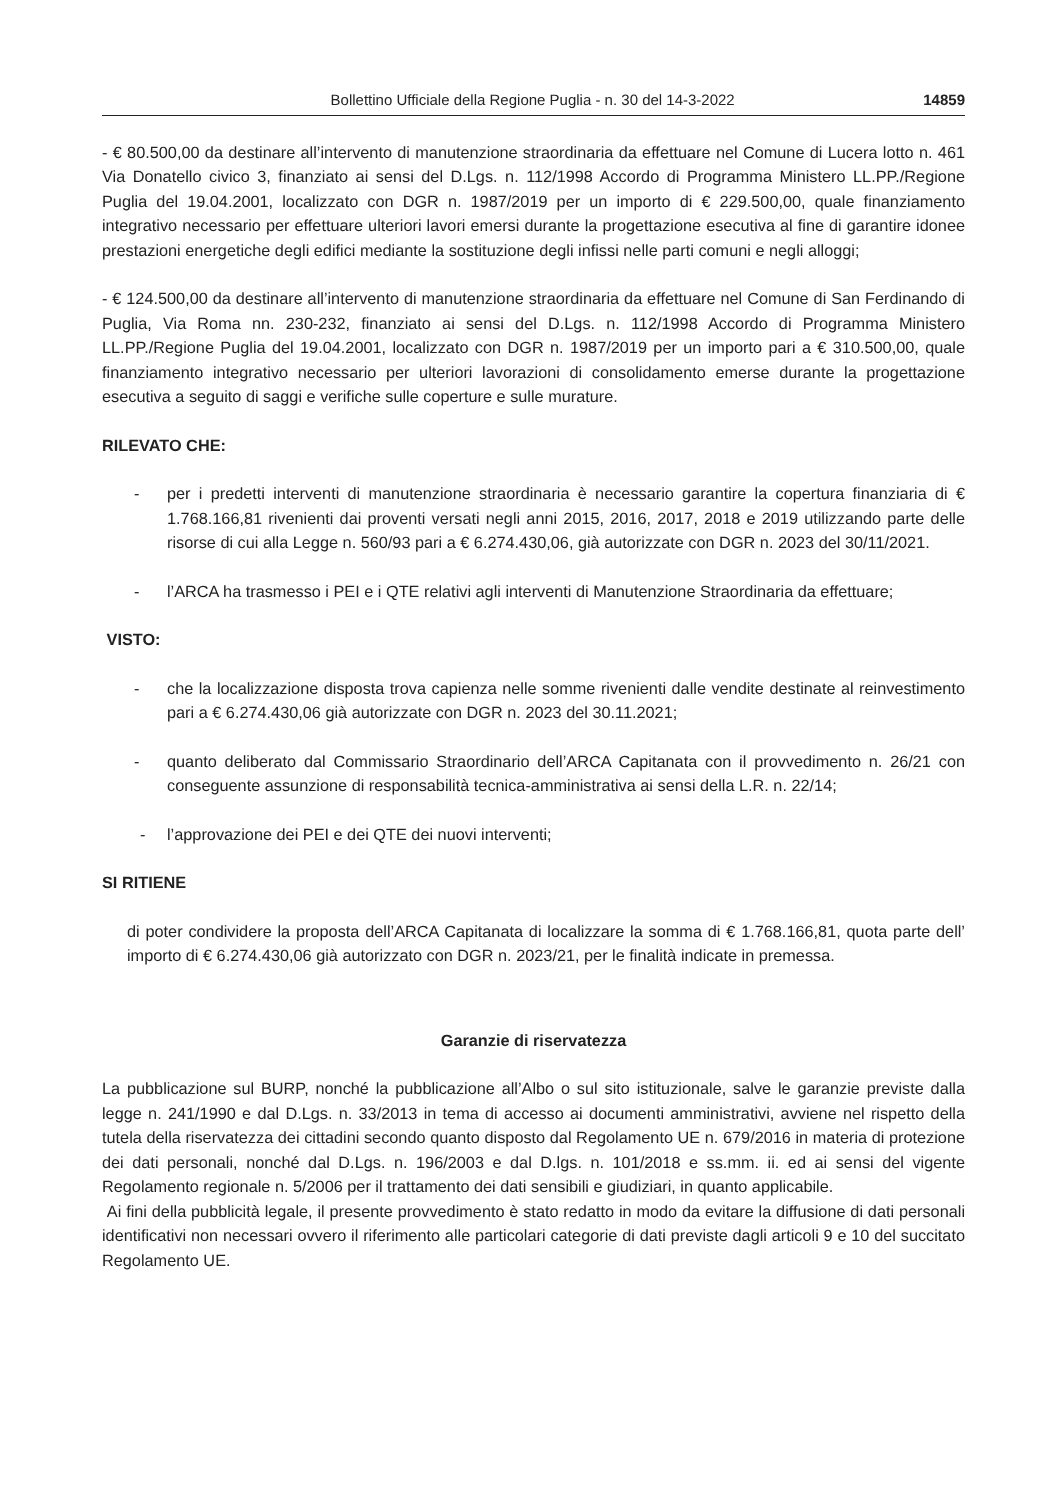Bollettino Ufficiale della Regione Puglia - n. 30 del 14-3-2022 14859
- € 80.500,00 da destinare all’intervento di manutenzione straordinaria da effettuare nel Comune di Lucera lotto n. 461 Via Donatello civico 3, finanziato ai sensi del D.Lgs. n. 112/1998 Accordo di Programma Ministero LL.PP./Regione Puglia del 19.04.2001, localizzato con DGR n. 1987/2019 per un importo di € 229.500,00, quale finanziamento integrativo necessario per effettuare ulteriori lavori emersi durante la progettazione esecutiva al fine di garantire idonee prestazioni energetiche degli edifici mediante la sostituzione degli infissi nelle parti comuni e negli alloggi;
- € 124.500,00 da destinare all’intervento di manutenzione straordinaria da effettuare nel Comune di San Ferdinando di Puglia, Via Roma nn. 230-232, finanziato ai sensi del D.Lgs. n. 112/1998 Accordo di Programma Ministero LL.PP./Regione Puglia del 19.04.2001, localizzato con DGR n. 1987/2019 per un importo pari a € 310.500,00, quale finanziamento integrativo necessario per ulteriori lavorazioni di consolidamento emerse durante la progettazione esecutiva a seguito di saggi e verifiche sulle coperture e sulle murature.
RILEVATO CHE:
- per i predetti interventi di manutenzione straordinaria è necessario garantire la copertura finanziaria di € 1.768.166,81 rivenienti dai proventi versati negli anni 2015, 2016, 2017, 2018 e 2019 utilizzando parte delle risorse di cui alla Legge n. 560/93 pari a € 6.274.430,06, già autorizzate con DGR n. 2023 del 30/11/2021.
- l’ARCA ha trasmesso i PEI e i QTE relativi agli interventi di Manutenzione Straordinaria da effettuare;
VISTO:
- che la localizzazione disposta trova capienza nelle somme rivenienti dalle vendite destinate al reinvestimento pari a € 6.274.430,06 già autorizzate con DGR n. 2023 del 30.11.2021;
- quanto deliberato dal Commissario Straordinario dell’ARCA Capitanata con il provvedimento n. 26/21 con conseguente assunzione di responsabilità tecnica-amministrativa ai sensi della L.R. n. 22/14;
- l’approvazione dei PEI e dei QTE dei nuovi interventi;
SI RITIENE
di poter condividere la proposta dell’ARCA Capitanata di localizzare la somma di € 1.768.166,81, quota parte dell’ importo di € 6.274.430,06 già autorizzato con DGR n. 2023/21, per le finalità indicate in premessa.
Garanzie di riservatezza
La pubblicazione sul BURP, nonché la pubblicazione all’Albo o sul sito istituzionale, salve le garanzie previste dalla legge n. 241/1990 e dal D.Lgs. n. 33/2013 in tema di accesso ai documenti amministrativi, avviene nel rispetto della tutela della riservatezza dei cittadini secondo quanto disposto dal Regolamento UE n. 679/2016 in materia di protezione dei dati personali, nonché dal D.Lgs. n. 196/2003 e dal D.lgs. n. 101/2018 e ss.mm. ii. ed ai sensi del vigente Regolamento regionale n. 5/2006 per il trattamento dei dati sensibili e giudiziari, in quanto applicabile.
Ai fini della pubblicità legale, il presente provvedimento è stato redatto in modo da evitare la diffusione di dati personali identificativi non necessari ovvero il riferimento alle particolari categorie di dati previste dagli articoli 9 e 10 del succitato Regolamento UE.